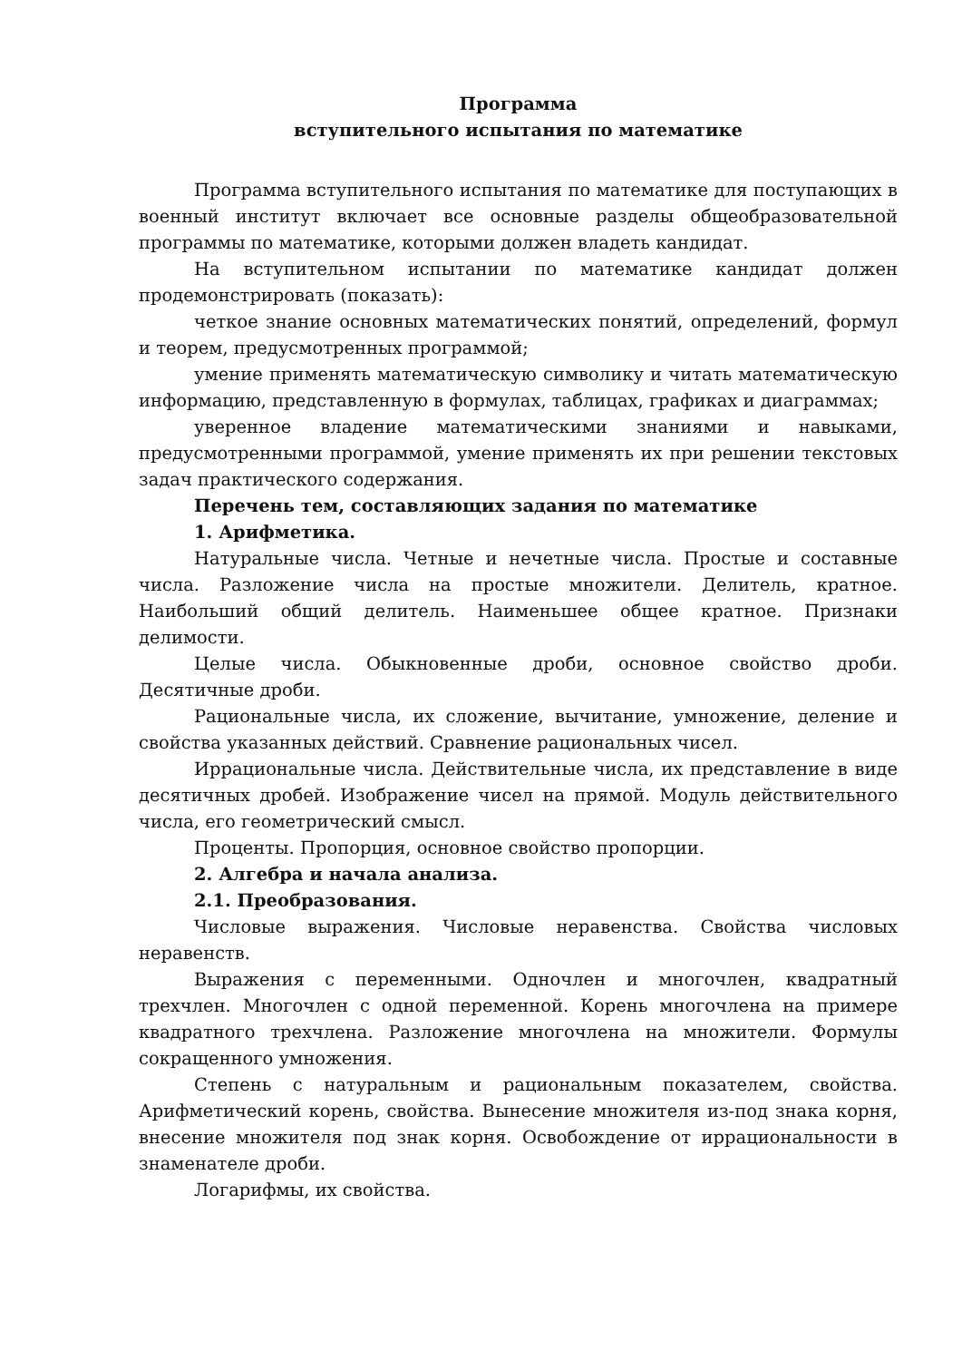Программа
вступительного испытания по математике
Программа вступительного испытания по математике для поступающих в военный институт включает все основные разделы общеобразовательной программы по математике, которыми должен владеть кандидат.
На вступительном испытании по математике кандидат должен продемонстрировать (показать):
четкое знание основных математических понятий, определений, формул и теорем, предусмотренных программой;
умение применять математическую символику и читать математическую информацию, представленную в формулах, таблицах, графиках и диаграммах;
уверенное владение математическими знаниями и навыками, предусмотренными программой, умение применять их при решении текстовых задач практического содержания.
Перечень тем, составляющих задания по математике
1. Арифметика.
Натуральные числа. Четные и нечетные числа. Простые и составные числа. Разложение числа на простые множители. Делитель, кратное. Наибольший общий делитель. Наименьшее общее кратное. Признаки делимости.
Целые числа. Обыкновенные дроби, основное свойство дроби. Десятичные дроби.
Рациональные числа, их сложение, вычитание, умножение, деление и свойства указанных действий. Сравнение рациональных чисел.
Иррациональные числа. Действительные числа, их представление в виде десятичных дробей. Изображение чисел на прямой. Модуль действительного числа, его геометрический смысл.
Проценты. Пропорция, основное свойство пропорции.
2. Алгебра и начала анализа.
2.1. Преобразования.
Числовые выражения. Числовые неравенства. Свойства числовых неравенств.
Выражения с переменными. Одночлен и многочлен, квадратный трехчлен. Многочлен с одной переменной. Корень многочлена на примере квадратного трехчлена. Разложение многочлена на множители. Формулы сокращенного умножения.
Степень с натуральным и рациональным показателем, свойства. Арифметический корень, свойства. Вынесение множителя из-под знака корня, внесение множителя под знак корня. Освобождение от иррациональности в знаменателе дроби.
Логарифмы, их свойства.